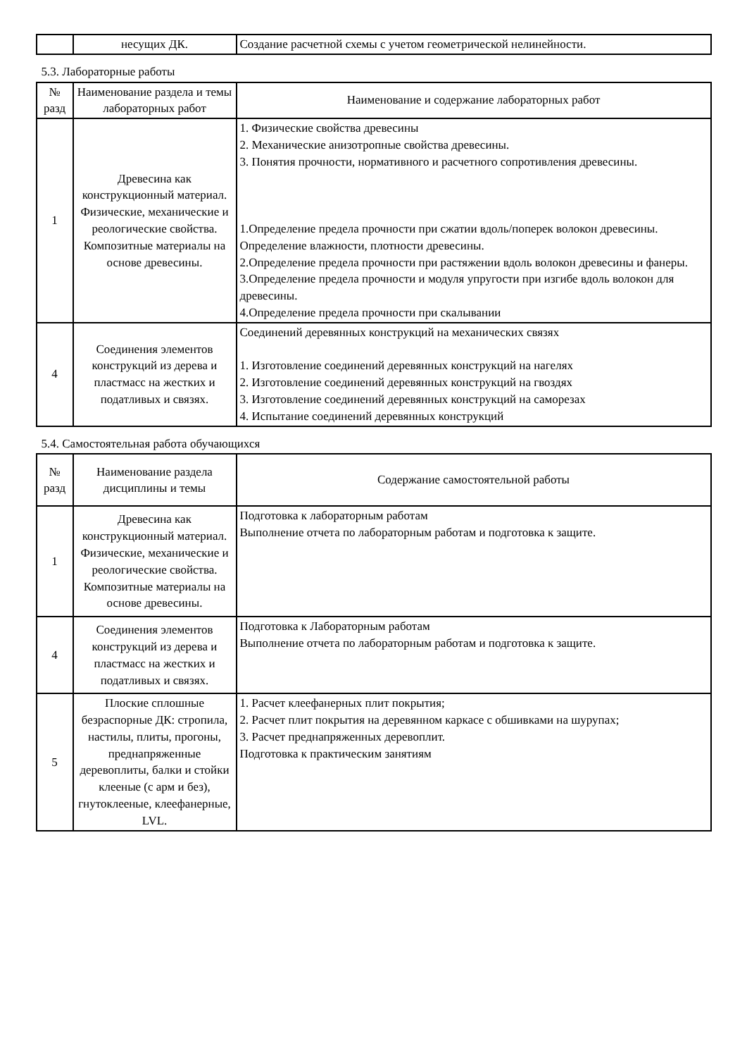| | несущих ДК. | Создание расчетной схемы с учетом геометрической нелинейности. |
5.3. Лабораторные работы
| № разд | Наименование раздела и темы лабораторных работ | Наименование и содержание лабораторных работ |
| --- | --- | --- |
| 1 | Древесина как конструкционный материал. Физические, механические и реологические свойства. Композитные материалы на основе древесины. | 1. Физические свойства древесины 2. Механические анизотропные свойства древесины. 3. Понятия прочности, нормативного и расчетного сопротивления древесины. 1.Определение предела прочности при сжатии вдоль/поперек волокон древесины. Определение влажности, плотности древесины. 2.Определение предела прочности при растяжении вдоль волокон древесины и фанеры. 3.Определение предела прочности и модуля упругости при изгибе вдоль волокон для древесины. 4.Определение предела прочности при скалывании |
| 4 | Соединения элементов конструкций из дерева и пластмасс на жестких и податливых и связях. | Соединений деревянных конструкций на механических связях 1. Изготовление соединений деревянных конструкций на нагелях 2. Изготовление соединений деревянных конструкций на гвоздях 3. Изготовление соединений деревянных конструкций на саморезах 4. Испытание соединений деревянных конструкций |
5.4. Самостоятельная работа обучающихся
| № разд | Наименование раздела дисциплины и темы | Содержание самостоятельной работы |
| --- | --- | --- |
| 1 | Древесина как конструкционный материал. Физические, механические и реологические свойства. Композитные материалы на основе древесины. | Подготовка к лабораторным работам Выполнение отчета по лабораторным работам и подготовка к защите. |
| 4 | Соединения элементов конструкций из дерева и пластмасс на жестких и податливых и связях. | Подготовка к Лабораторным работам Выполнение отчета по лабораторным работам и подготовка к защите. |
| 5 | Плоские сплошные безраспорные ДК: стропила, настилы, плиты, прогоны, преднапряженные деревоплиты, балки и стойки клееные (с арм и без), гнутоклееные, клеефанерные, LVL. | 1. Расчет клеефанерных плит покрытия; 2. Расчет плит покрытия на деревянном каркасе с обшивками на шурупах; 3. Расчет преднапряженных деревоплит. Подготовка к практическим занятиям |